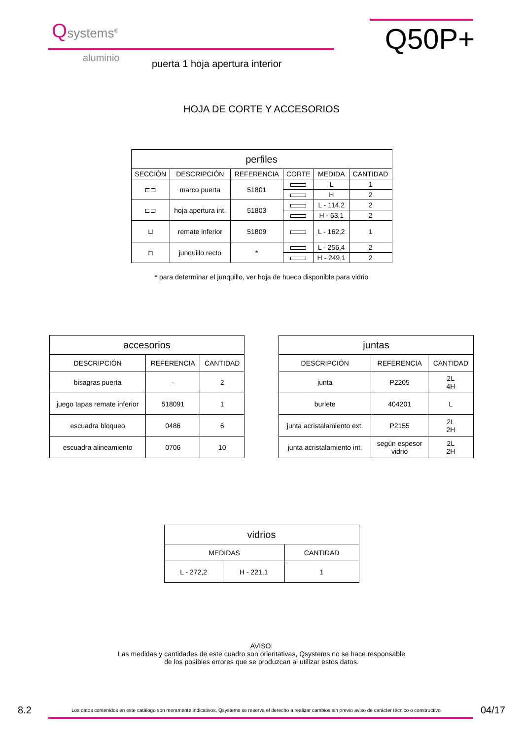Qsystems<sup>®</sup>
aluminio
Q50P+
puerta 1 hoja apertura interior
HOJA DE CORTE Y ACCESORIOS
| perfiles | | | | | |
| --- | --- | --- | --- | --- | --- |
| SECCIÓN | DESCRIPCIÓN | REFERENCIA | CORTE | MEDIDA | CANTIDAD |
| ⊏⊐ | marco puerta | 51801 | | L | 1 |
| | | | | H | 2 |
| ⊏⊐ | hoja apertura int. | 51803 | | L - 114,2 | 2 |
| | | | | H - 63,1 | 2 |
| ⊔ | remate inferior | 51809 | | L - 162,2 | 1 |
| ⊓ | junquillo recto | * | | L - 256,4 | 2 |
| | | | | H - 249,1 | 2 |
* para determinar el junquillo, ver hoja de hueco disponible para vidrio
| accesorios | | |
| --- | --- | --- |
| DESCRIPCIÓN | REFERENCIA | CANTIDAD |
| bisagras puerta | - | 2 |
| juego tapas remate inferior | 518091 | 1 |
| escuadra bloqueo | 0486 | 6 |
| escuadra alineamiento | 0706 | 10 |
| juntas | | |
| --- | --- | --- |
| DESCRIPCIÓN | REFERENCIA | CANTIDAD |
| junta | P2205 | 2L 4H |
| burlete | 404201 | L |
| junta acristalamiento ext. | P2155 | 2L 2H |
| junta acristalamiento int. | según espesor vidrio | 2L 2H |
| vidrios | | |
| --- | --- | --- |
| MEDIDAS | | CANTIDAD |
| L - 272,2 | H - 221,1 | 1 |
AVISO:
Las medidas y cantidades de este cuadro son orientativas, Qsystems no se hace responsable
de los posibles errores que se produzcan al utilizar estos datos.
8.2 Los datos contenidos en este catálogo son meramente indicativos, Qsystems se reserva el derecho a realizar cambios sin previo aviso de carácter técnico o constructivo 04/17